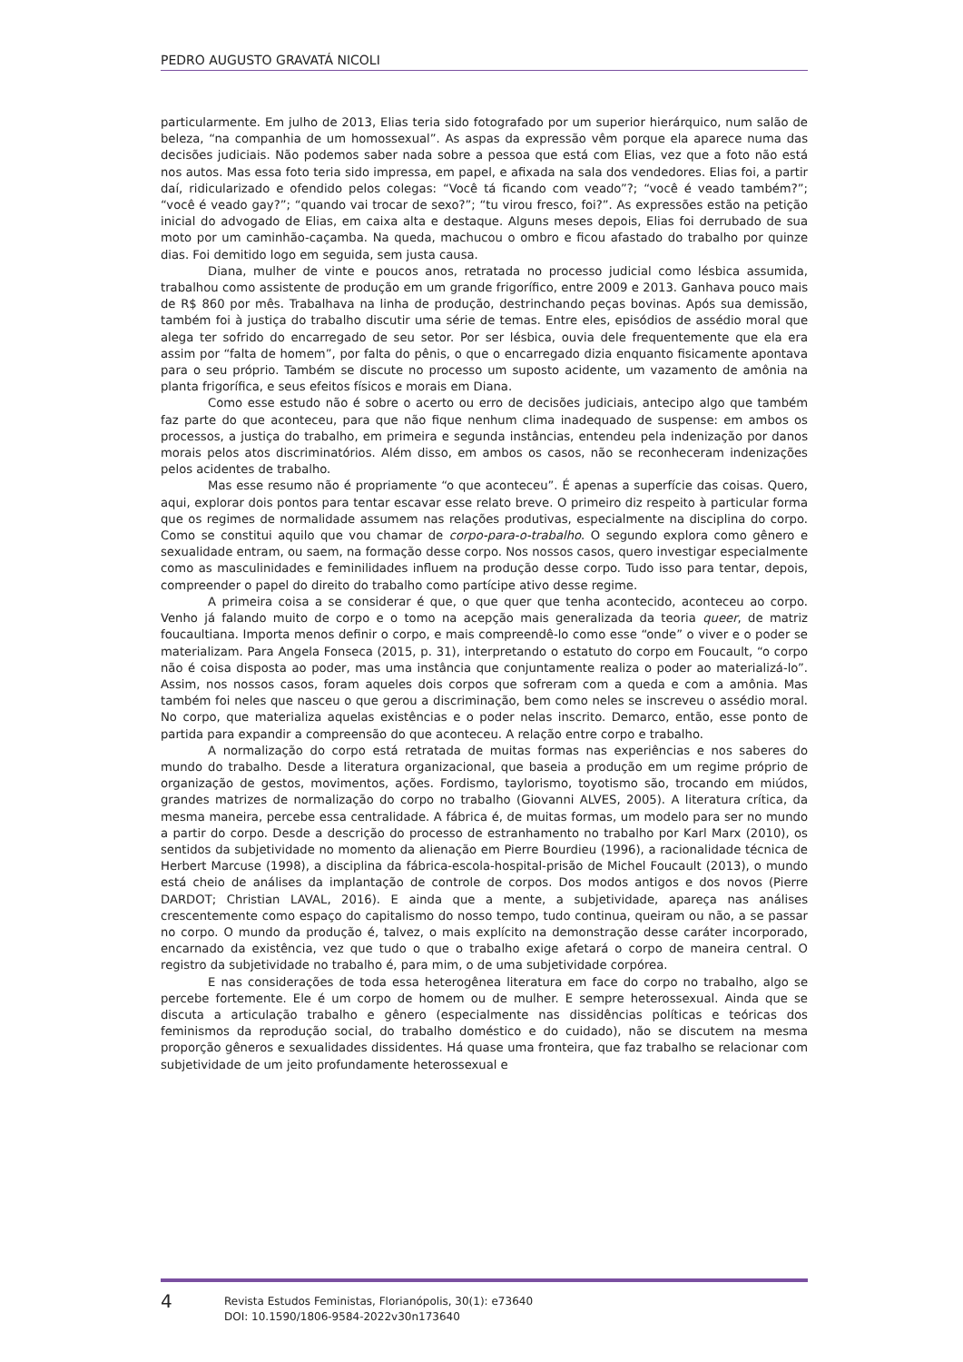PEDRO AUGUSTO GRAVATÁ NICOLI
particularmente. Em julho de 2013, Elias teria sido fotografado por um superior hierárquico, num salão de beleza, “na companhia de um homossexual”. As aspas da expressão vêm porque ela aparece numa das decisões judiciais. Não podemos saber nada sobre a pessoa que está com Elias, vez que a foto não está nos autos. Mas essa foto teria sido impressa, em papel, e afixada na sala dos vendedores. Elias foi, a partir daí, ridicularizado e ofendido pelos colegas: “Você tá ficando com veado”?; “você é veado também?”; “você é veado gay?”; “quando vai trocar de sexo?”; “tu virou fresco, foi?”. As expressões estão na petição inicial do advogado de Elias, em caixa alta e destaque. Alguns meses depois, Elias foi derrubado de sua moto por um caminhão-caçamba. Na queda, machucou o ombro e ficou afastado do trabalho por quinze dias. Foi demitido logo em seguida, sem justa causa.
Diana, mulher de vinte e poucos anos, retratada no processo judicial como lésbica assumida, trabalhou como assistente de produção em um grande frigorífico, entre 2009 e 2013. Ganhava pouco mais de R$ 860 por mês. Trabalhava na linha de produção, destrinchando peças bovinas. Após sua demissão, também foi à justiça do trabalho discutir uma série de temas. Entre eles, episódios de assédio moral que alega ter sofrido do encarregado de seu setor. Por ser lésbica, ouvia dele frequentemente que ela era assim por “falta de homem”, por falta do pênis, o que o encarregado dizia enquanto fisicamente apontava para o seu próprio. Também se discute no processo um suposto acidente, um vazamento de amônia na planta frigorífica, e seus efeitos físicos e morais em Diana.
Como esse estudo não é sobre o acerto ou erro de decisões judiciais, antecipo algo que também faz parte do que aconteceu, para que não fique nenhum clima inadequado de suspense: em ambos os processos, a justiça do trabalho, em primeira e segunda instâncias, entendeu pela indenização por danos morais pelos atos discriminatórios. Além disso, em ambos os casos, não se reconheceram indenizações pelos acidentes de trabalho.
Mas esse resumo não é propriamente “o que aconteceu”. É apenas a superfície das coisas. Quero, aqui, explorar dois pontos para tentar escavar esse relato breve. O primeiro diz respeito à particular forma que os regimes de normalidade assumem nas relações produtivas, especialmente na disciplina do corpo. Como se constitui aquilo que vou chamar de corpo-para-o-trabalho. O segundo explora como gênero e sexualidade entram, ou saem, na formação desse corpo. Nos nossos casos, quero investigar especialmente como as masculinidades e feminilidades influem na produção desse corpo. Tudo isso para tentar, depois, compreender o papel do direito do trabalho como partícipe ativo desse regime.
A primeira coisa a se considerar é que, o que quer que tenha acontecido, aconteceu ao corpo. Venho já falando muito de corpo e o tomo na acepção mais generalizada da teoria queer, de matriz foucaultiana. Importa menos definir o corpo, e mais compreendê-lo como esse “onde” o viver e o poder se materializam. Para Angela Fonseca (2015, p. 31), interpretando o estatuto do corpo em Foucault, “o corpo não é coisa disposta ao poder, mas uma instância que conjuntamente realiza o poder ao materializá-lo”. Assim, nos nossos casos, foram aqueles dois corpos que sofreram com a queda e com a amônia. Mas também foi neles que nasceu o que gerou a discriminação, bem como neles se inscreveu o assédio moral. No corpo, que materializa aquelas existências e o poder nelas inscrito. Demarco, então, esse ponto de partida para expandir a compreensão do que aconteceu. A relação entre corpo e trabalho.
A normalização do corpo está retratada de muitas formas nas experiências e nos saberes do mundo do trabalho. Desde a literatura organizacional, que baseia a produção em um regime próprio de organização de gestos, movimentos, ações. Fordismo, taylorismo, toyotismo são, trocando em miúdos, grandes matrizes de normalização do corpo no trabalho (Giovanni ALVES, 2005). A literatura crítica, da mesma maneira, percebe essa centralidade. A fábrica é, de muitas formas, um modelo para ser no mundo a partir do corpo. Desde a descrição do processo de estranhamento no trabalho por Karl Marx (2010), os sentidos da subjetividade no momento da alienação em Pierre Bourdieu (1996), a racionalidade técnica de Herbert Marcuse (1998), a disciplina da fábrica-escola-hospital-prisão de Michel Foucault (2013), o mundo está cheio de análises da implantação de controle de corpos. Dos modos antigos e dos novos (Pierre DARDOT; Christian LAVAL, 2016). E ainda que a mente, a subjetividade, apareça nas análises crescentemente como espaço do capitalismo do nosso tempo, tudo continua, queiram ou não, a se passar no corpo. O mundo da produção é, talvez, o mais explícito na demonstração desse caráter incorporado, encarnado da existência, vez que tudo o que o trabalho exige afetará o corpo de maneira central. O registro da subjetividade no trabalho é, para mim, o de uma subjetividade corpórea.
E nas considerações de toda essa heterogênea literatura em face do corpo no trabalho, algo se percebe fortemente. Ele é um corpo de homem ou de mulher. E sempre heterossexual. Ainda que se discuta a articulação trabalho e gênero (especialmente nas dissidências políticas e teóricas dos feminismos da reprodução social, do trabalho doméstico e do cuidado), não se discutem na mesma proporção gêneros e sexualidades dissidentes. Há quase uma fronteira, que faz trabalho se relacionar com subjetividade de um jeito profundamente heterossexual e
4
Revista Estudos Feministas, Florianópolis, 30(1): e73640
DOI: 10.1590/1806-9584-2022v30n173640